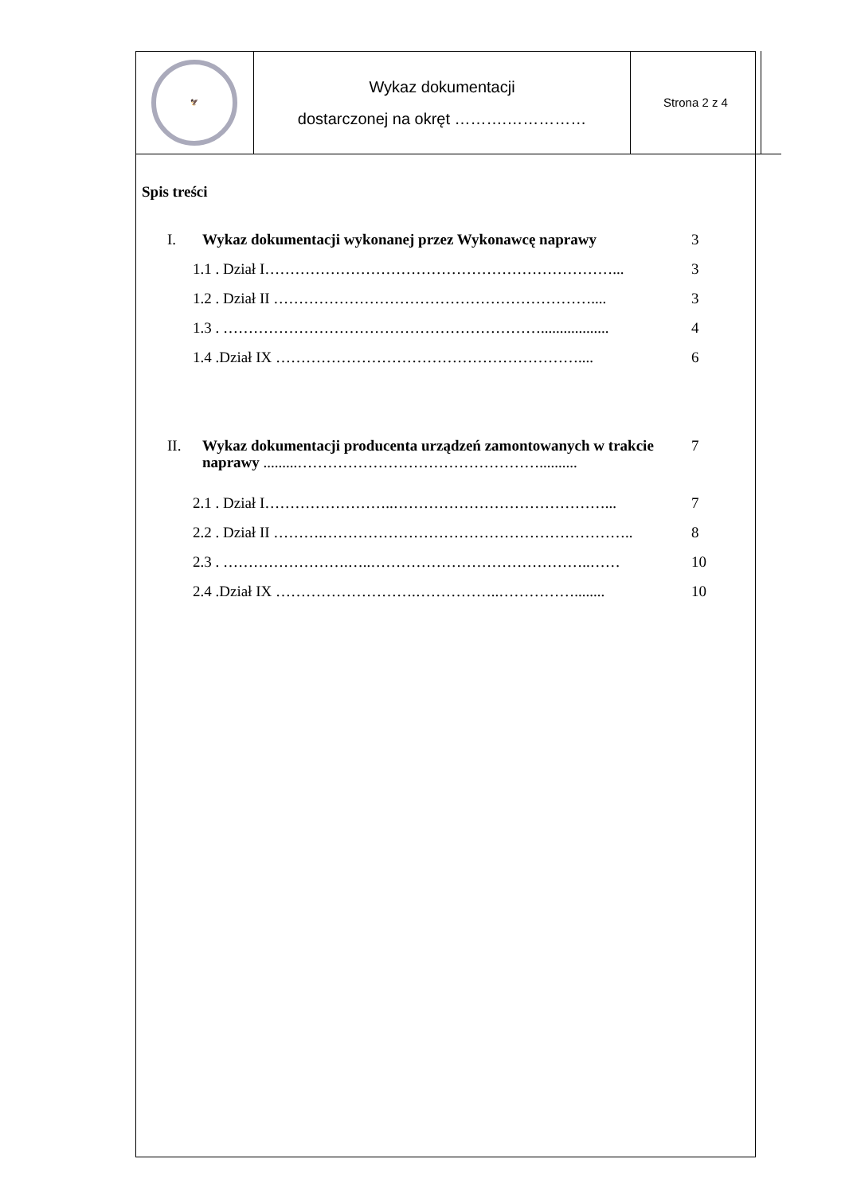| 🦅 | Wykaz dokumentacji dostarczonej na okręt ……….…………… | Strona 2 z 4 | |
Spis treści
I. Wykaz dokumentacji wykonanej przez Wykonawcę naprawy 3
1.1 . Dział I……………………………………………………………... 3
1.2 . Dział II ……………………………………………………….... 3
1.3 . ……………………………………………………….................. 4
1.4 .Dział IX …………………………………………………….... 6
II. Wykaz dokumentacji producenta urządzeń zamontowanych w trakcie naprawy .........………………………………………….......... 7
2.1 . Dział I……………………..……………………………………... 7
2.2 . Dział II ……….…………………………………………………….. 8
2.3 . …………………….…..……………………………………..…… 10
2.4 .Dział IX ……………………….……………..……………........ 10